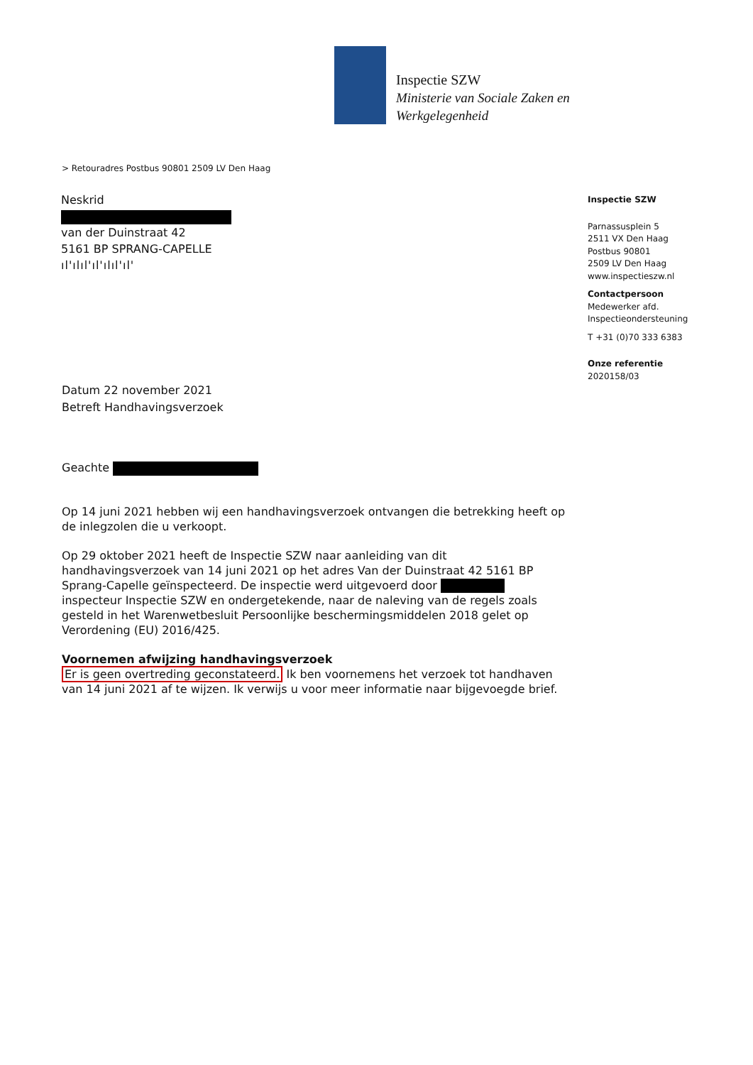Inspectie SZW
Ministerie van Sociale Zaken en
Werkgelegenheid
> Retouradres Postbus 90801 2509 LV Den Haag
Neskrid
van der Duinstraat 42
5161 BP SPRANG-CAPELLE
ıl'ılıl'ıl'ılıl'ıl'
Inspectie SZW
Parnassusplein 5
2511 VX Den Haag
Postbus 90801
2509 LV Den Haag
www.inspectieszw.nl
Contactpersoon
Medewerker afd.
Inspectieondersteuning
T +31 (0)70 333 6383
Onze referentie
2020158/03
Datum 22 november 2021
Betreft Handhavingsverzoek
Geachte
Op 14 juni 2021 hebben wij een handhavingsverzoek ontvangen die betrekking heeft op de inlegzolen die u verkoopt.
Op 29 oktober 2021 heeft de Inspectie SZW naar aanleiding van dit handhavingsverzoek van 14 juni 2021 op het adres Van der Duinstraat 42 5161 BP Sprang-Capelle geïnspecteerd. De inspectie werd uitgevoerd door inspecteur Inspectie SZW en ondergetekende, naar de naleving van de regels zoals gesteld in het Warenwetbesluit Persoonlijke beschermingsmiddelen 2018 gelet op Verordening (EU) 2016/425.
Voornemen afwijzing handhavingsverzoek
Er is geen overtreding geconstateerd. Ik ben voornemens het verzoek tot handhaven van 14 juni 2021 af te wijzen. Ik verwijs u voor meer informatie naar bijgevoegde brief.